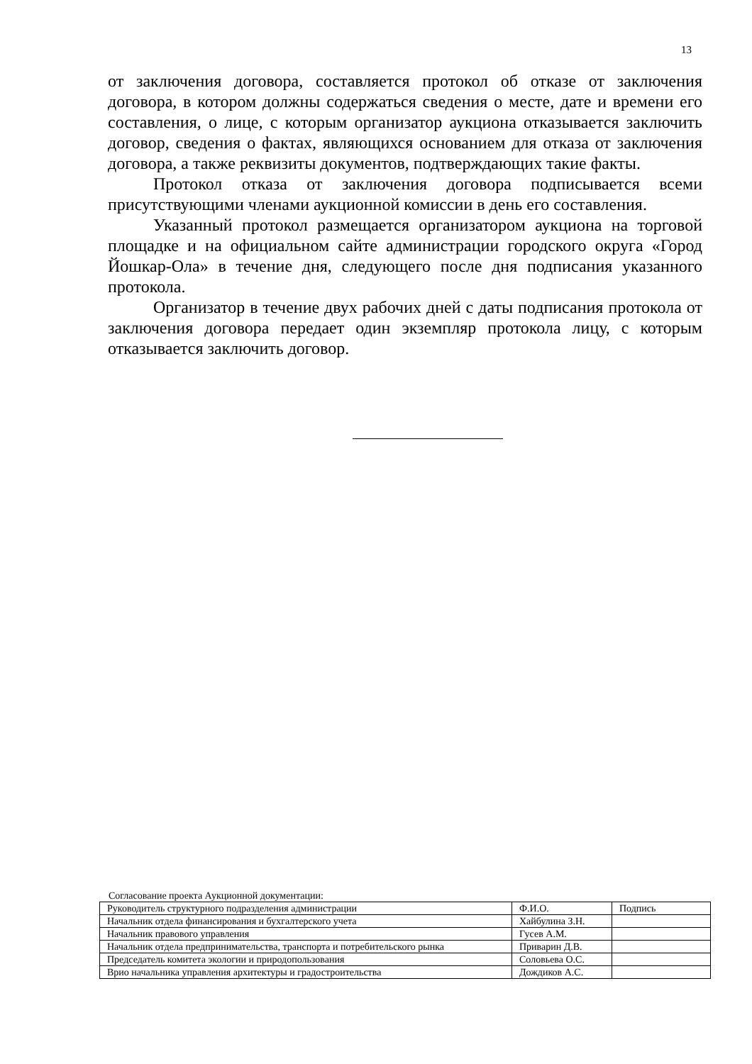13
от заключения договора, составляется протокол об отказе от заключения договора, в котором должны содержаться сведения о месте, дате и времени его составления, о лице, с которым организатор аукциона отказывается заключить договор, сведения о фактах, являющихся основанием для отказа от заключения договора, а также реквизиты документов, подтверждающих такие факты.
Протокол отказа от заключения договора подписывается всеми присутствующими членами аукционной комиссии в день его составления.
Указанный протокол размещается организатором аукциона на торговой площадке и на официальном сайте администрации городского округа «Город Йошкар-Ола» в течение дня, следующего после дня подписания указанного протокола.
Организатор в течение двух рабочих дней с даты подписания протокола от заключения договора передает один экземпляр протокола лицу, с которым отказывается заключить договор.
Согласование проекта Аукционной документации:
| Руководитель структурного подразделения администрации | Ф.И.О. | Подпись |
| Начальник отдела финансирования и бухгалтерского учета | Хайбулина З.Н. | |
| Начальник правового управления | Гусев А.М. | |
| Начальник отдела предпринимательства, транспорта и потребительского рынка | Приварин Д.В. | |
| Председатель комитета экологии и природопользования | Соловьева О.С. | |
| Врио начальника управления архитектуры и градостроительства | Дождиков А.С. | |